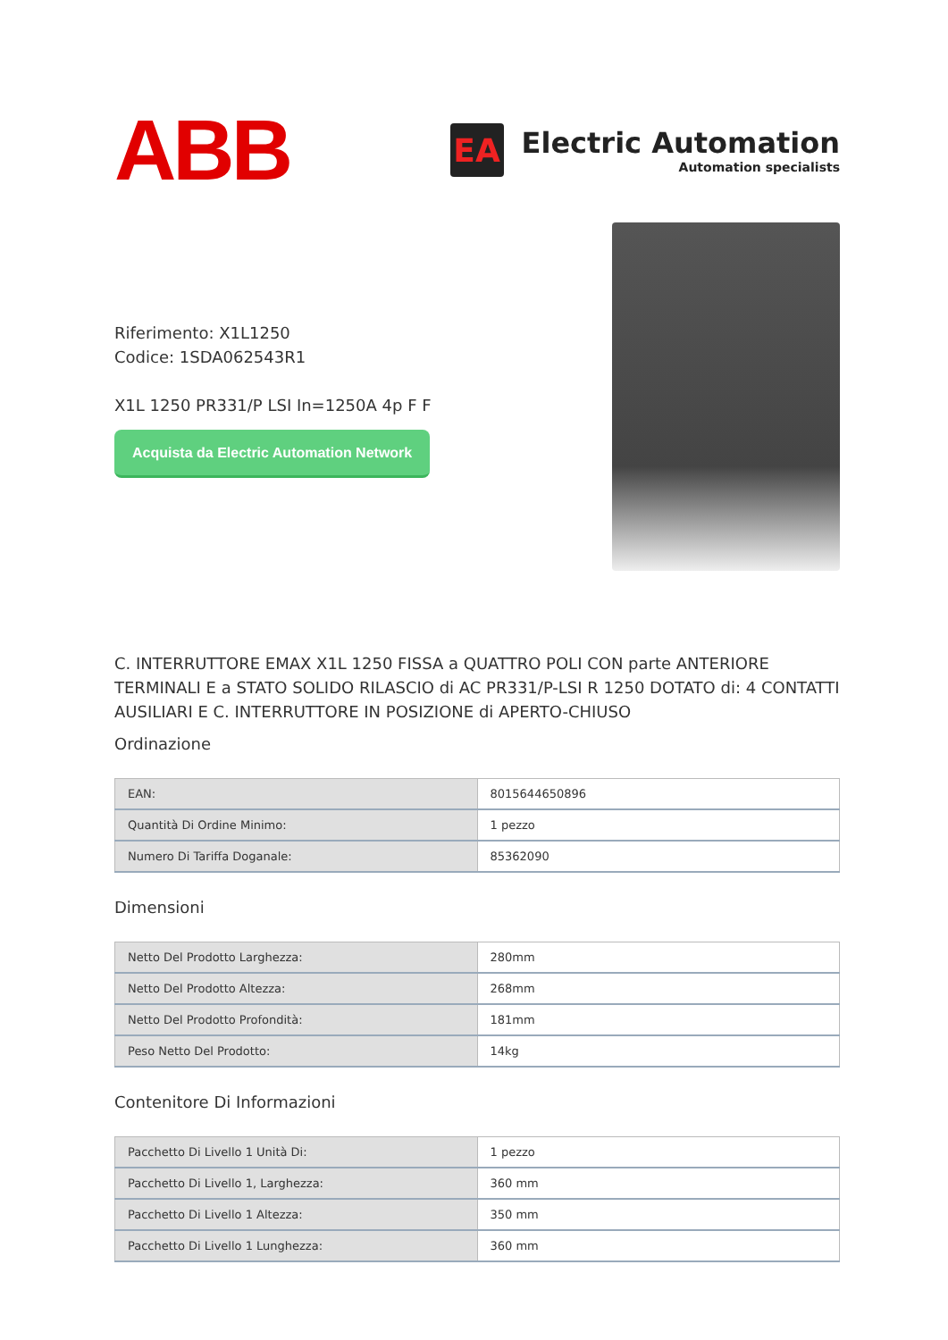ABB
EA
Electric Automation
Automation specialists
Riferimento: X1L1250
Codice: 1SDA062543R1
X1L 1250 PR331/P LSI In=1250A 4p F F
Acquista da Electric Automation Network
C. INTERRUTTORE EMAX X1L 1250 FISSA a QUATTRO POLI CON parte ANTERIORE TERMINALI E a STATO SOLIDO RILASCIO di AC PR331/P-LSI R 1250 DOTATO di: 4 CONTATTI AUSILIARI E C. INTERRUTTORE IN POSIZIONE di APERTO-CHIUSO
Ordinazione
| EAN: | 8015644650896 |
| Quantità Di Ordine Minimo: | 1 pezzo |
| Numero Di Tariffa Doganale: | 85362090 |
Dimensioni
| Netto Del Prodotto Larghezza: | 280mm |
| Netto Del Prodotto Altezza: | 268mm |
| Netto Del Prodotto Profondità: | 181mm |
| Peso Netto Del Prodotto: | 14kg |
Contenitore Di Informazioni
| Pacchetto Di Livello 1 Unità Di: | 1 pezzo |
| Pacchetto Di Livello 1, Larghezza: | 360 mm |
| Pacchetto Di Livello 1 Altezza: | 350 mm |
| Pacchetto Di Livello 1 Lunghezza: | 360 mm |